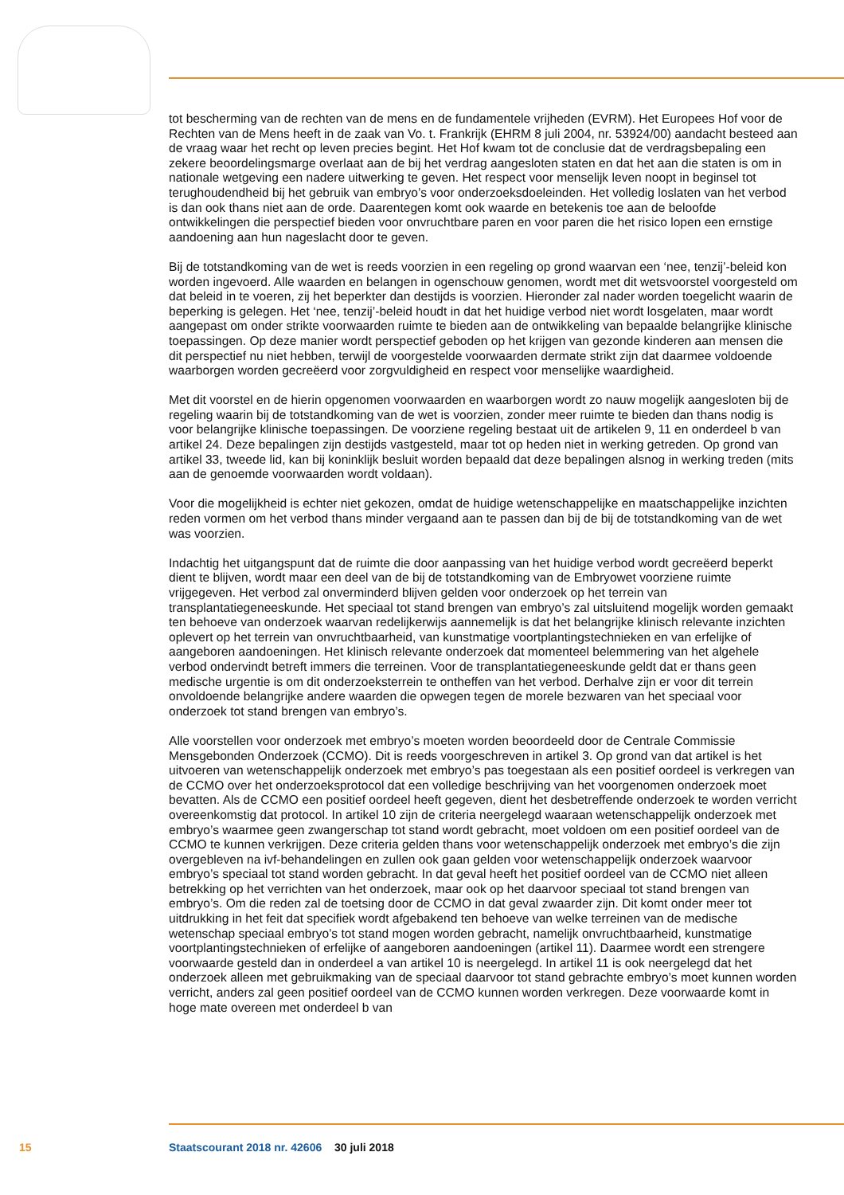tot bescherming van de rechten van de mens en de fundamentele vrijheden (EVRM). Het Europees Hof voor de Rechten van de Mens heeft in de zaak van Vo. t. Frankrijk (EHRM 8 juli 2004, nr. 53924/00) aandacht besteed aan de vraag waar het recht op leven precies begint. Het Hof kwam tot de conclusie dat de verdragsbepaling een zekere beoordelingsmarge overlaat aan de bij het verdrag aangesloten staten en dat het aan die staten is om in nationale wetgeving een nadere uitwerking te geven. Het respect voor menselijk leven noopt in beginsel tot terughoudendheid bij het gebruik van embryo’s voor onderzoeksdoeleinden. Het volledig loslaten van het verbod is dan ook thans niet aan de orde. Daarentegen komt ook waarde en betekenis toe aan de beloofde ontwikkelingen die perspectief bieden voor onvruchtbare paren en voor paren die het risico lopen een ernstige aandoening aan hun nageslacht door te geven.
Bij de totstandkoming van de wet is reeds voorzien in een regeling op grond waarvan een ‘nee, tenzij’-beleid kon worden ingevoerd. Alle waarden en belangen in ogenschouw genomen, wordt met dit wetsvoorstel voorgesteld om dat beleid in te voeren, zij het beperkter dan destijds is voorzien. Hieronder zal nader worden toegelicht waarin de beperking is gelegen. Het ‘nee, tenzij’-beleid houdt in dat het huidige verbod niet wordt losgelaten, maar wordt aangepast om onder strikte voorwaarden ruimte te bieden aan de ontwikkeling van bepaalde belangrijke klinische toepassingen. Op deze manier wordt perspectief geboden op het krijgen van gezonde kinderen aan mensen die dit perspectief nu niet hebben, terwijl de voorgestelde voorwaarden dermate strikt zijn dat daarmee voldoende waarborgen worden gecreëerd voor zorgvuldigheid en respect voor menselijke waardigheid.
Met dit voorstel en de hierin opgenomen voorwaarden en waarborgen wordt zo nauw mogelijk aangesloten bij de regeling waarin bij de totstandkoming van de wet is voorzien, zonder meer ruimte te bieden dan thans nodig is voor belangrijke klinische toepassingen. De voorziene regeling bestaat uit de artikelen 9, 11 en onderdeel b van artikel 24. Deze bepalingen zijn destijds vastgesteld, maar tot op heden niet in werking getreden. Op grond van artikel 33, tweede lid, kan bij koninklijk besluit worden bepaald dat deze bepalingen alsnog in werking treden (mits aan de genoemde voorwaarden wordt voldaan).
Voor die mogelijkheid is echter niet gekozen, omdat de huidige wetenschappelijke en maatschappelijke inzichten reden vormen om het verbod thans minder vergaand aan te passen dan bij de bij de totstandkoming van de wet was voorzien.
Indachtig het uitgangspunt dat de ruimte die door aanpassing van het huidige verbod wordt gecreëerd beperkt dient te blijven, wordt maar een deel van de bij de totstandkoming van de Embryowet voorziene ruimte vrijgegeven. Het verbod zal onverminderd blijven gelden voor onderzoek op het terrein van transplantatiegeneeskunde. Het speciaal tot stand brengen van embryo’s zal uitsluitend mogelijk worden gemaakt ten behoeve van onderzoek waarvan redelijkerwijs aannemelijk is dat het belangrijke klinisch relevante inzichten oplevert op het terrein van onvruchtbaarheid, van kunstmatige voortplantingstechnieken en van erfelijke of aangeboren aandoeningen. Het klinisch relevante onderzoek dat momenteel belemmering van het algehele verbod ondervindt betreft immers die terreinen. Voor de transplantatiegeneeskunde geldt dat er thans geen medische urgentie is om dit onderzoeksterrein te ontheffen van het verbod. Derhalve zijn er voor dit terrein onvoldoende belangrijke andere waarden die opwegen tegen de morele bezwaren van het speciaal voor onderzoek tot stand brengen van embryo’s.
Alle voorstellen voor onderzoek met embryo’s moeten worden beoordeeld door de Centrale Commissie Mensgebonden Onderzoek (CCMO). Dit is reeds voorgeschreven in artikel 3. Op grond van dat artikel is het uitvoeren van wetenschappelijk onderzoek met embryo’s pas toegestaan als een positief oordeel is verkregen van de CCMO over het onderzoeksprotocol dat een volledige beschrijving van het voorgenomen onderzoek moet bevatten. Als de CCMO een positief oordeel heeft gegeven, dient het desbetreffende onderzoek te worden verricht overeenkomstig dat protocol. In artikel 10 zijn de criteria neergelegd waaraan wetenschappelijk onderzoek met embryo’s waarmee geen zwangerschap tot stand wordt gebracht, moet voldoen om een positief oordeel van de CCMO te kunnen verkrijgen. Deze criteria gelden thans voor wetenschappelijk onderzoek met embryo’s die zijn overgebleven na ivf-behandelingen en zullen ook gaan gelden voor wetenschappelijk onderzoek waarvoor embryo’s speciaal tot stand worden gebracht. In dat geval heeft het positief oordeel van de CCMO niet alleen betrekking op het verrichten van het onderzoek, maar ook op het daarvoor speciaal tot stand brengen van embryo’s. Om die reden zal de toetsing door de CCMO in dat geval zwaarder zijn. Dit komt onder meer tot uitdrukking in het feit dat specifiek wordt afgebakend ten behoeve van welke terreinen van de medische wetenschap speciaal embryo’s tot stand mogen worden gebracht, namelijk onvruchtbaarheid, kunstmatige voortplantingstechnieken of erfelijke of aangeboren aandoeningen (artikel 11). Daarmee wordt een strengere voorwaarde gesteld dan in onderdeel a van artikel 10 is neergelegd. In artikel 11 is ook neergelegd dat het onderzoek alleen met gebruikmaking van de speciaal daarvoor tot stand gebrachte embryo’s moet kunnen worden verricht, anders zal geen positief oordeel van de CCMO kunnen worden verkregen. Deze voorwaarde komt in hoge mate overeen met onderdeel b van
15 Staatscourant 2018 nr. 42606 30 juli 2018